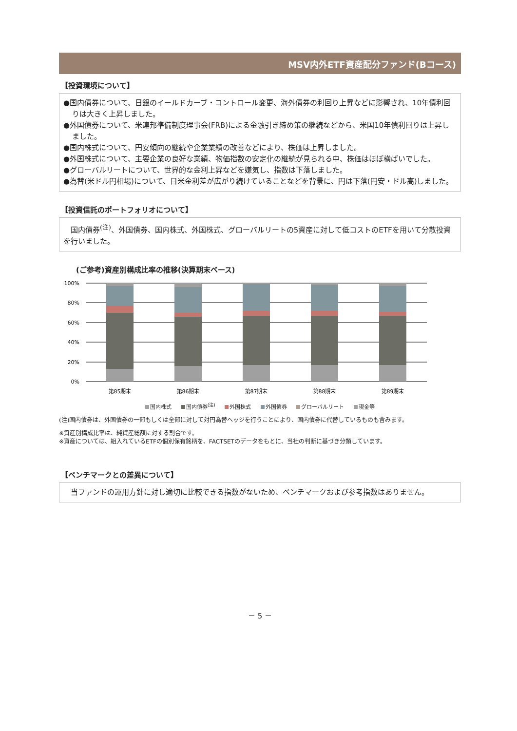MSV内外ETF資産配分ファンド(Bコース)
【投資環境について】
●国内債券について、日銀のイールドカーブ・コントロール変更、海外債券の利回り上昇などに影響され、10年債利回りは大きく上昇しました。
●外国債券について、米連邦準備制度理事会(FRB)による金融引き締め策の継続などから、米国10年債利回りは上昇しました。
●国内株式について、円安傾向の継続や企業業績の改善などにより、株価は上昇しました。
●外国株式について、主要企業の良好な業績、物価指数の安定化の継続が見られる中、株価はほぼ横ばいでした。
●グローバルリートについて、世界的な金利上昇などを嫌気し、指数は下落しました。
●為替(米ドル円相場)について、日米金利差が広がり続けていることなどを背景に、円は下落(円安・ドル高)しました。
【投資信託のポートフォリオについて】
　国内債券<sup>(注)</sup>、外国債券、国内株式、外国株式、グローバルリートの5資産に対して低コストのETFを用いて分散投資を行いました。
(ご参考)資産別構成比率の推移(決算期末ベース)
100%
80%
60%
40%
20%
0%
第85期末
第86期末
第87期末
第88期末
第89期末
国内株式 国内債券<sup>(注)</sup> 外国株式 外国債券 グローバルリート 現金等
(注)国内債券は、外国債券の一部もしくは全部に対して対円為替ヘッジを行うことにより、国内債券に代替しているものも含みます。
※資産別構成比率は、純資産総額に対する割合です。
※資産については、組入れているETFの個別保有銘柄を、FACTSETのデータをもとに、当社の判断に基づき分類しています。
【ベンチマークとの差異について】
　当ファンドの運用方針に対し適切に比較できる指数がないため、ベンチマークおよび参考指数はありません。
－ 5 －